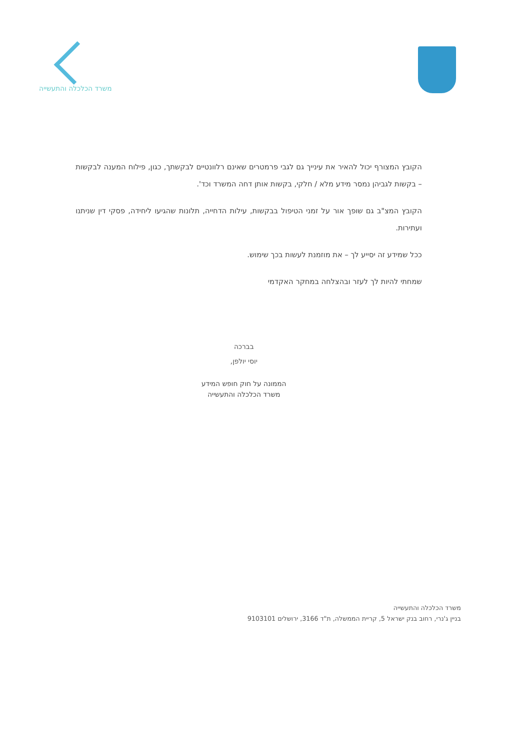משרד הכלכלה והתעשייה
הקובץ המצורף יכול להאיר את עינייך גם לגבי פרמטרים שאינם רלוונטיים לבקשתך, כגון, פילוח המענה לבקשות – בקשות לגביהן נמסר מידע מלא / חלקי, בקשות אותן דחה המשרד וכד'.
הקובץ המצ"ב גם שופך אור על זמני הטיפול בבקשות, עילות הדחייה, תלונות שהגיעו ליחידה, פסקי דין שניתנו ועתירות.
ככל שמידע זה יסייע לך – את מוזמנת לעשות בכך שימוש.
שמחתי להיות לך לעזר ובהצלחה במחקר האקדמי
בברכה
יוסי יולפן,
הממונה על חוק חופש המידע
משרד הכלכלה והתעשייה
משרד הכלכלה והתעשייה
בניין ג'נרי, רחוב בנק ישראל 5, קריית הממשלה, ת"ד 3166, ירושלים 9103101